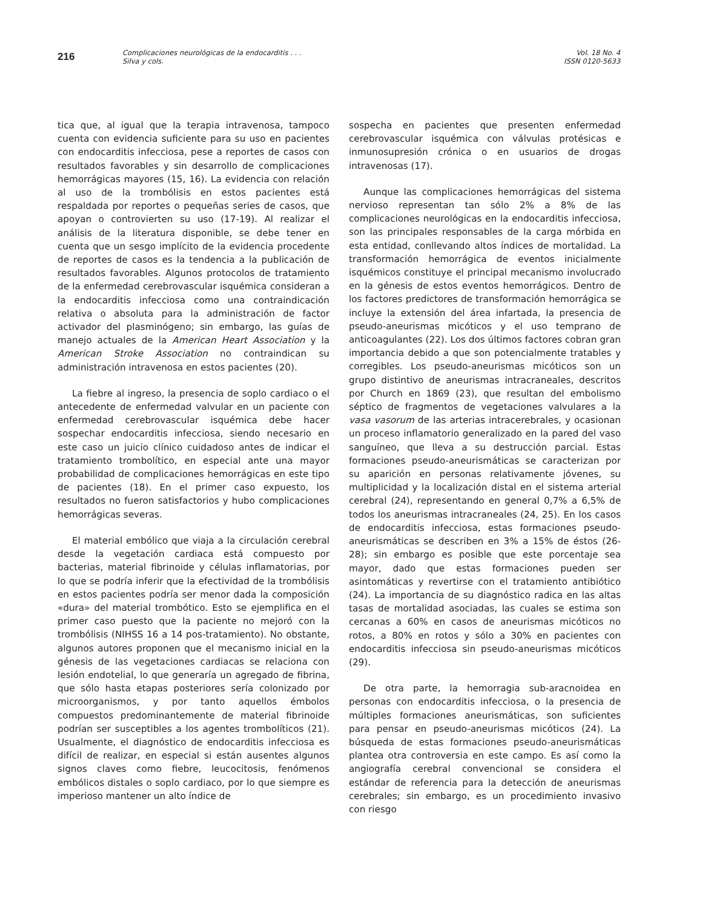216
Complicaciones neurológicas de la endocarditis . . .
Silva y cols.
Vol. 18 No. 4
ISSN 0120-5633
tica que, al igual que la terapia intravenosa, tampoco cuenta con evidencia suficiente para su uso en pacientes con endocarditis infecciosa, pese a reportes de casos con resultados favorables y sin desarrollo de complicaciones hemorrágicas mayores (15, 16). La evidencia con relación al uso de la trombólisis en estos pacientes está respaldada por reportes o pequeñas series de casos, que apoyan o controvierten su uso (17-19). Al realizar el análisis de la literatura disponible, se debe tener en cuenta que un sesgo implícito de la evidencia procedente de reportes de casos es la tendencia a la publicación de resultados favorables. Algunos protocolos de tratamiento de la enfermedad cerebrovascular isquémica consideran a la endocarditis infecciosa como una contraindicación relativa o absoluta para la administración de factor activador del plasminógeno; sin embargo, las guías de manejo actuales de la American Heart Association y la American Stroke Association no contraindican su administración intravenosa en estos pacientes (20).
La fiebre al ingreso, la presencia de soplo cardiaco o el antecedente de enfermedad valvular en un paciente con enfermedad cerebrovascular isquémica debe hacer sospechar endocarditis infecciosa, siendo necesario en este caso un juicio clínico cuidadoso antes de indicar el tratamiento trombolítico, en especial ante una mayor probabilidad de complicaciones hemorrágicas en este tipo de pacientes (18). En el primer caso expuesto, los resultados no fueron satisfactorios y hubo complicaciones hemorrágicas severas.
El material embólico que viaja a la circulación cerebral desde la vegetación cardiaca está compuesto por bacterias, material fibrinoide y células inflamatorias, por lo que se podría inferir que la efectividad de la trombólisis en estos pacientes podría ser menor dada la composición «dura» del material trombótico. Esto se ejemplifica en el primer caso puesto que la paciente no mejoró con la trombólisis (NIHSS 16 a 14 pos-tratamiento). No obstante, algunos autores proponen que el mecanismo inicial en la génesis de las vegetaciones cardiacas se relaciona con lesión endotelial, lo que generaría un agregado de fibrina, que sólo hasta etapas posteriores sería colonizado por microorganismos, y por tanto aquellos émbolos compuestos predominantemente de material fibrinoide podrían ser susceptibles a los agentes trombolíticos (21). Usualmente, el diagnóstico de endocarditis infecciosa es difícil de realizar, en especial si están ausentes algunos signos claves como fiebre, leucocitosis, fenómenos embólicos distales o soplo cardiaco, por lo que siempre es imperioso mantener un alto índice de
sospecha en pacientes que presenten enfermedad cerebrovascular isquémica con válvulas protésicas e inmunosupresión crónica o en usuarios de drogas intravenosas (17).
Aunque las complicaciones hemorrágicas del sistema nervioso representan tan sólo 2% a 8% de las complicaciones neurológicas en la endocarditis infecciosa, son las principales responsables de la carga mórbida en esta entidad, conllevando altos índices de mortalidad. La transformación hemorrágica de eventos inicialmente isquémicos constituye el principal mecanismo involucrado en la génesis de estos eventos hemorrágicos. Dentro de los factores predictores de transformación hemorrágica se incluye la extensión del área infartada, la presencia de pseudo-aneurismas micóticos y el uso temprano de anticoagulantes (22). Los dos últimos factores cobran gran importancia debido a que son potencialmente tratables y corregibles. Los pseudo-aneurismas micóticos son un grupo distintivo de aneurismas intracraneales, descritos por Church en 1869 (23), que resultan del embolismo séptico de fragmentos de vegetaciones valvulares a la vasa vasorum de las arterias intracerebrales, y ocasionan un proceso inflamatorio generalizado en la pared del vaso sanguíneo, que lleva a su destrucción parcial. Estas formaciones pseudo-aneurismáticas se caracterizan por su aparición en personas relativamente jóvenes, su multiplicidad y la localización distal en el sistema arterial cerebral (24), representando en general 0,7% a 6,5% de todos los aneurismas intracraneales (24, 25). En los casos de endocarditis infecciosa, estas formaciones pseudo-aneurismáticas se describen en 3% a 15% de éstos (26-28); sin embargo es posible que este porcentaje sea mayor, dado que estas formaciones pueden ser asintomáticas y revertirse con el tratamiento antibiótico (24). La importancia de su diagnóstico radica en las altas tasas de mortalidad asociadas, las cuales se estima son cercanas a 60% en casos de aneurismas micóticos no rotos, a 80% en rotos y sólo a 30% en pacientes con endocarditis infecciosa sin pseudo-aneurismas micóticos (29).
De otra parte, la hemorragia sub-aracnoidea en personas con endocarditis infecciosa, o la presencia de múltiples formaciones aneurismáticas, son suficientes para pensar en pseudo-aneurismas micóticos (24). La búsqueda de estas formaciones pseudo-aneurismáticas plantea otra controversia en este campo. Es así como la angiografía cerebral convencional se considera el estándar de referencia para la detección de aneurismas cerebrales; sin embargo, es un procedimiento invasivo con riesgo